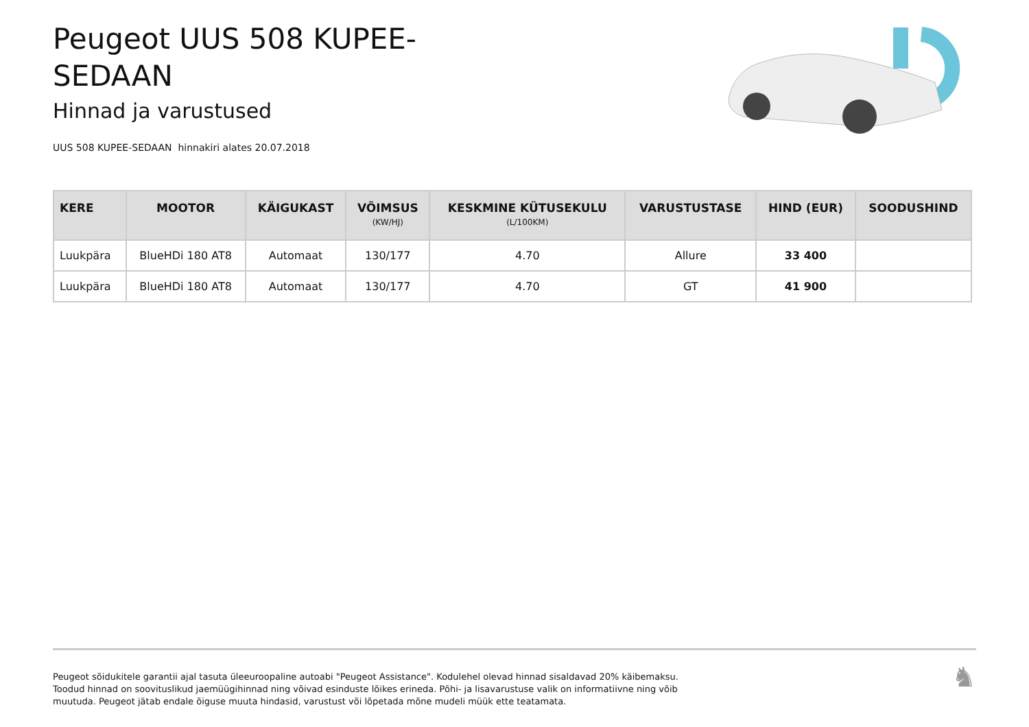Peugeot UUS 508 KUPEE-
SEDAAN
Hinnad ja varustused
UUS 508 KUPEE-SEDAAN hinnakiri alates 20.07.2018
| KERE | MOOTOR | KÄIGUKAST | VÕIMSUS (KW/HJ) | KESKMINE KÜTUSEKULU (L/100KM) | VARUSTUSTASE | HIND (EUR) | SOODUSHIND |
| --- | --- | --- | --- | --- | --- | --- | --- |
| Luukpära | BlueHDi 180 AT8 | Automaat | 130/177 | 4.70 | Allure | 33 400 | |
| Luukpära | BlueHDi 180 AT8 | Automaat | 130/177 | 4.70 | GT | 41 900 | |
Peugeot sõidukitele garantii ajal tasuta üleeuroopaline autoabi "Peugeot Assistance". Kodulehel olevad hinnad sisaldavad 20% käibemaksu.
Toodud hinnad on soovituslikud jaemüügihinnad ning võivad esinduste lõikes erineda. Põhi- ja lisavarustuse valik on informatiivne ning võib
muutuda. Peugeot jätab endale õiguse muuta hindasid, varustust või lõpetada mõne mudeli müük ette teatamata.
♞